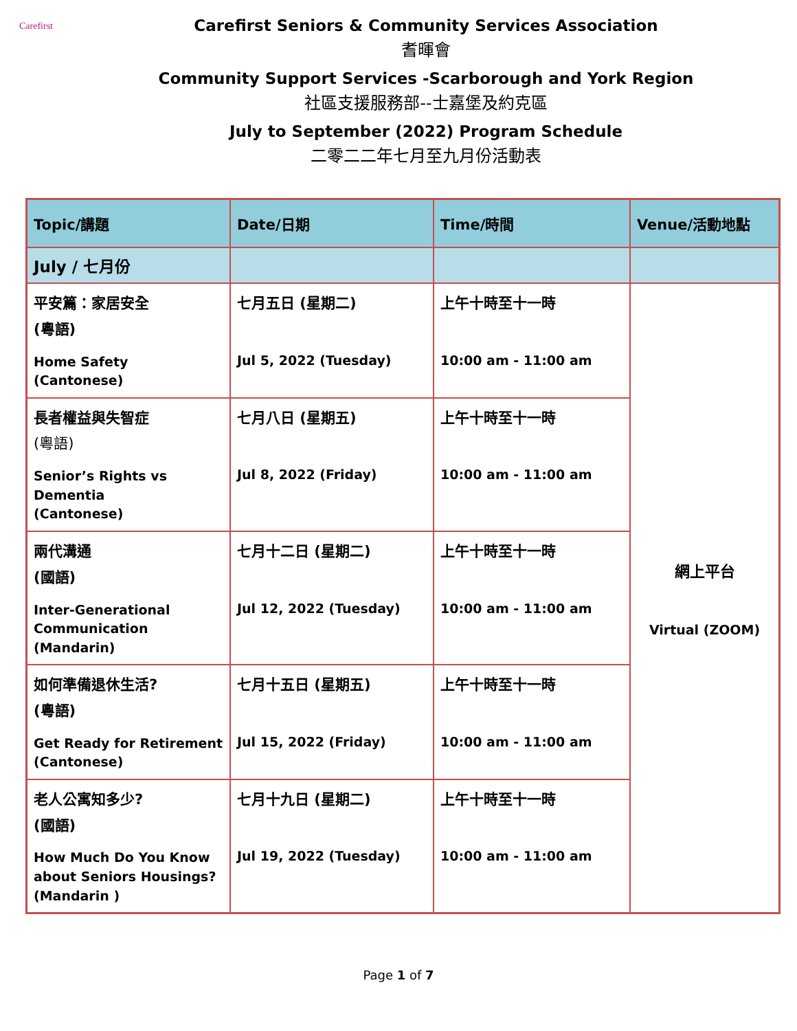Carefirst
Carefirst Seniors & Community Services Association
耆暉會
Community Support Services -Scarborough and York Region
社區支援服務部--士嘉堡及約克區
July to September (2022) Program Schedule
二零二二年七月至九月份活動表
| Topic/講題 | Date/日期 | Time/時間 | Venue/活動地點 |
| --- | --- | --- | --- |
| July / 七月份 | | | |
| 平安篇：家居安全 (粵語) Home Safety (Cantonese) | 七月五日 (星期二) Jul 5, 2022 (Tuesday) | 上午十時至十一時 10:00 am - 11:00 am | 網上平台 Virtual (ZOOM) |
| 長者權益與失智症 (粵語) Senior’s Rights vs Dementia (Cantonese) | 七月八日 (星期五) Jul 8, 2022 (Friday) | 上午十時至十一時 10:00 am - 11:00 am | |
| 兩代溝通 (國語) Inter-Generational Communication (Mandarin) | 七月十二日 (星期二) Jul 12, 2022 (Tuesday) | 上午十時至十一時 10:00 am - 11:00 am | |
| 如何準備退休生活? (粵語) Get Ready for Retirement (Cantonese) | 七月十五日 (星期五) Jul 15, 2022 (Friday) | 上午十時至十一時 10:00 am - 11:00 am | |
| 老人公寓知多少? (國語) How Much Do You Know about Seniors Housings? (Mandarin ) | 七月十九日 (星期二) Jul 19, 2022 (Tuesday) | 上午十時至十一時 10:00 am - 11:00 am | |
Page 1 of 7